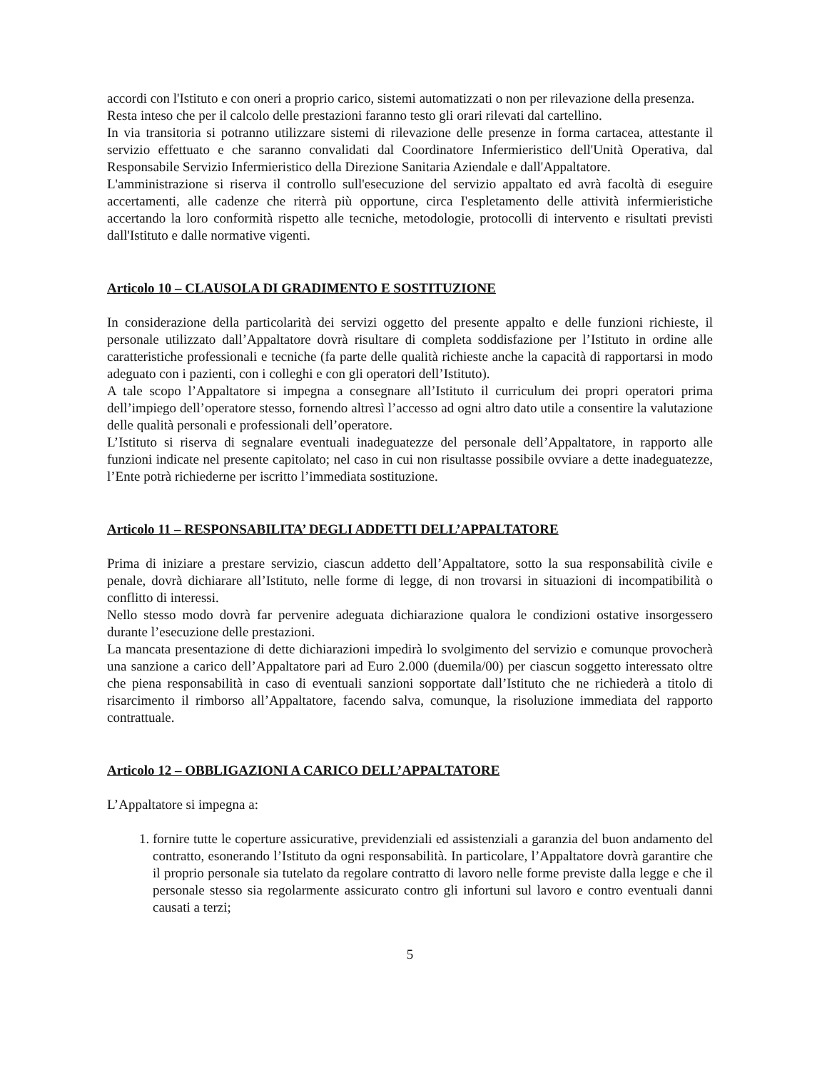accordi con l'Istituto e con oneri a proprio carico, sistemi automatizzati o non per rilevazione della presenza.
Resta inteso che per il calcolo delle prestazioni faranno testo gli orari rilevati dal cartellino.
In via transitoria si potranno utilizzare sistemi di rilevazione delle presenze in forma cartacea, attestante il servizio effettuato e che saranno convalidati dal Coordinatore Infermieristico dell'Unità Operativa, dal Responsabile Servizio Infermieristico della Direzione Sanitaria Aziendale e dall'Appaltatore.
L'amministrazione si riserva il controllo sull'esecuzione del servizio appaltato ed avrà facoltà di eseguire accertamenti, alle cadenze che riterrà più opportune, circa I'espletamento delle attività infermieristiche accertando la loro conformità rispetto alle tecniche, metodologie, protocolli di intervento e risultati previsti dall'Istituto e dalle normative vigenti.
Articolo 10 – CLAUSOLA DI GRADIMENTO E SOSTITUZIONE
In considerazione della particolarità dei servizi oggetto del presente appalto e delle funzioni richieste, il personale utilizzato dall’Appaltatore dovrà risultare di completa soddisfazione per l’Istituto in ordine alle caratteristiche professionali e tecniche (fa parte delle qualità richieste anche la capacità di rapportarsi in modo adeguato con i pazienti, con i colleghi e con gli operatori dell’Istituto).
A tale scopo l’Appaltatore si impegna a consegnare all’Istituto il curriculum dei propri operatori prima dell’impiego dell’operatore stesso, fornendo altresì l’accesso ad ogni altro dato utile a consentire la valutazione delle qualità personali e professionali dell’operatore.
L’Istituto si riserva di segnalare eventuali inadeguatezze del personale dell’Appaltatore, in rapporto alle funzioni indicate nel presente capitolato; nel caso in cui non risultasse possibile ovviare a dette inadeguatezze, l’Ente potrà richiederne per iscritto l’immediata sostituzione.
Articolo 11 – RESPONSABILITA’ DEGLI ADDETTI DELL’APPALTATORE
Prima di iniziare a prestare servizio, ciascun addetto dell’Appaltatore, sotto la sua responsabilità civile e penale, dovrà dichiarare all’Istituto, nelle forme di legge, di non trovarsi in situazioni di incompatibilità o conflitto di interessi.
Nello stesso modo dovrà far pervenire adeguata dichiarazione qualora le condizioni ostative insorgessero durante l’esecuzione delle prestazioni.
La mancata presentazione di dette dichiarazioni impedirà lo svolgimento del servizio e comunque provocherà una sanzione a carico dell’Appaltatore pari ad Euro 2.000 (duemila/00) per ciascun soggetto interessato oltre che piena responsabilità in caso di eventuali sanzioni sopportate dall’Istituto che ne richiederà a titolo di risarcimento il rimborso all’Appaltatore, facendo salva, comunque, la risoluzione immediata del rapporto contrattuale.
Articolo 12 – OBBLIGAZIONI A CARICO DELL’APPALTATORE
L’Appaltatore si impegna a:
1. fornire tutte le coperture assicurative, previdenziali ed assistenziali a garanzia del buon andamento del contratto, esonerando l’Istituto da ogni responsabilità. In particolare, l’Appaltatore dovrà garantire che il proprio personale sia tutelato da regolare contratto di lavoro nelle forme previste dalla legge e che il personale stesso sia regolarmente assicurato contro gli infortuni sul lavoro e contro eventuali danni causati a terzi;
5